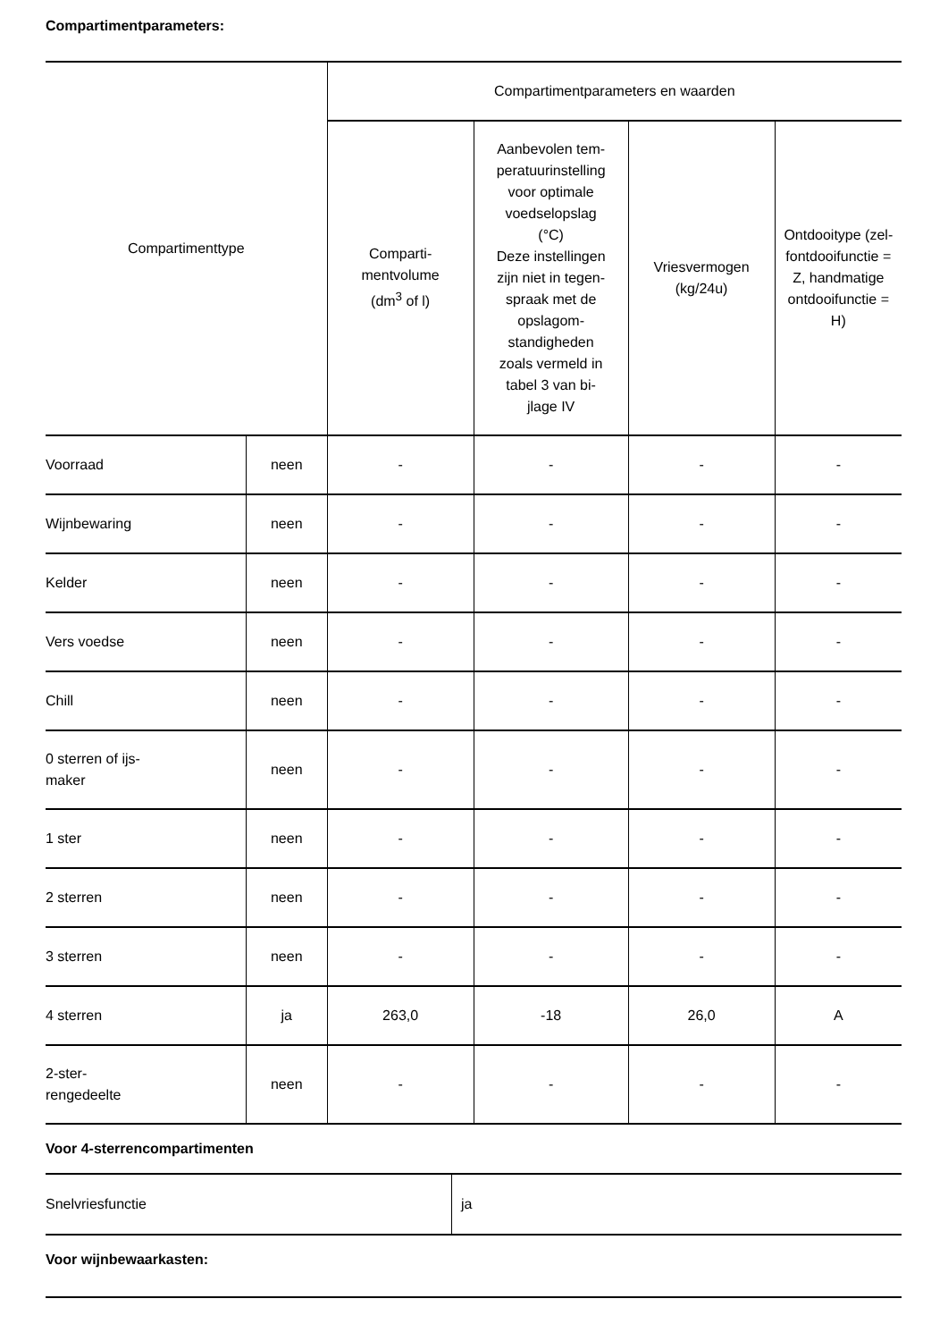Compartimentparameters:
| Compartimenttype | | Compartimentparameters en waarden | | | |
| --- | --- | --- | --- | --- | --- |
| | | Comparti- mentvolume (dm<sup>3</sup> of l) | Aanbevolen tem- peratuurinstelling voor optimale voedselopslag (°C) Deze instellingen zijn niet in tegen- spraak met de opslagom- standigheden zoals vermeld in tabel 3 van bi- jlage IV | Vriesvermogen (kg/24u) | Ontdooitype (zel- fontdooifunctie = Z, handmatige ontdooifunctie = H) |
| Voorraad | neen | - | - | - | - |
| Wijnbewaring | neen | - | - | - | - |
| Kelder | neen | - | - | - | - |
| Vers voedse | neen | - | - | - | - |
| Chill | neen | - | - | - | - |
| 0 sterren of ijs- maker | neen | - | - | - | - |
| 1 ster | neen | - | - | - | - |
| 2 sterren | neen | - | - | - | - |
| 3 sterren | neen | - | - | - | - |
| 4 sterren | ja | 263,0 | -18 | 26,0 | A |
| 2-ster- rengedeelte | neen | - | - | - | - |
Voor 4-sterrencompartimenten
| Snelvriesfunctie | ja |
Voor wijnbewaarkasten: